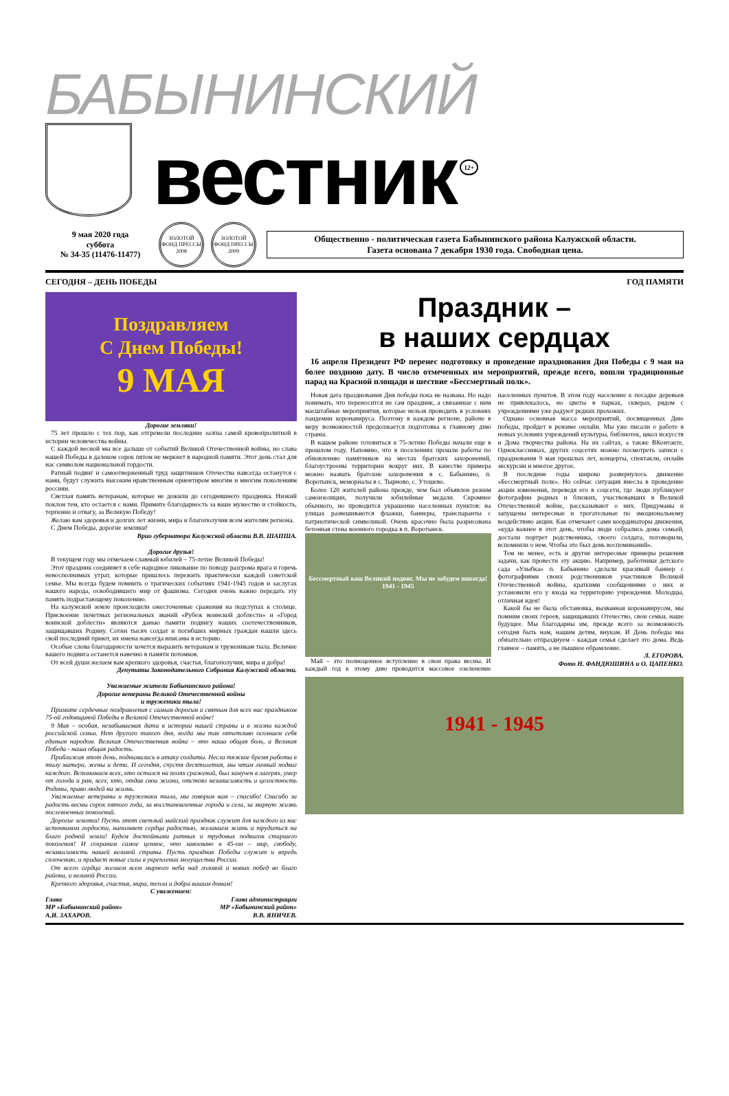БАБЫНИНСКИЙ
вестник
12+
9 мая 2020 года
суббота
№ 34-35 (11476-11477)
ЗОЛОТОЙ ФОНД ПРЕССЫ 2008
ЗОЛОТОЙ ФОНД ПРЕССЫ 2009
Общественно - политическая газета Бабынинского района Калужской области.
Газета основана 7 декабря 1930 года. Свободная цена.
СЕГОДНЯ – ДЕНЬ ПОБЕДЫ ГОД ПАМЯТИ
Поздравляем
С Днем Победы!
9 МАЯ
Дорогие земляки!
75 лет прошло с тех пор, как отгремели последние залпы самой кровопролитной в истории человечества войны.
С каждой весной мы все дальше от событий Великой Отечественной войны, но слава нашей Победы в далеком сорок пятом не меркнет в народной памяти. Этот день стал для нас символом национальной гордости.
Ратный подвиг и самоотверженный труд защитников Отечества навсегда останутся с нами, будут служить высоким нравственным ориентиром многим и многим поколениям россиян.
Светлая память ветеранам, которые не дожили до сегодняшнего праздника. Низкий поклон тем, кто остается с нами. Примите благодарность за ваше мужество и стойкость, терпение и отвагу, за Великую Победу!
Желаю вам здоровья и долгих лет жизни, мира и благополучия всем жителям региона.
С Днем Победы, дорогие земляки!
Врио губернатора Калужской области В.В. ШАПША.
Дорогие друзья!
В текущем году мы отмечаем славный юбилей – 75-летие Великой Победы!
Этот праздник соединяет в себе народное ликование по поводу разгрома врага и горечь невосполнимых утрат, которые пришлось пережить практически каждой советской семье. Мы всегда будем помнить о трагических событиях 1941-1945 годов и заслугах нашего народа, освободившего мир от фашизма. Сегодня очень важно передать эту память подрастающему поколению.
На калужской земле происходили ожесточенные сражения на подступах к столице. Присвоение почетных региональных званий «Рубеж воинской доблести» и «Город воинской доблести» являются данью памяти подвигу наших соотечественников, защищавших Родину. Сотни тысяч солдат и погибших мирных граждан нашли здесь свой последний приют, их имена навсегда вписаны в историю.
Особые слова благодарности хочется выразить ветеранам и труженикам тыла. Величие вашего подвига останется навечно в памяти потомков.
От всей души желаем вам крепкого здоровья, счастья, благополучия, мира и добра!
Депутаты Законодательного Собрания Калужской области.
Уважаемые жители Бабынинского района!
Дорогие ветераны Великой Отечественной войны
и труженики тыла!
Примите сердечные поздравления с самым дорогим и святым для всех нас праздником 75-ой годовщиной Победы в Великой Отечественной войне!
9 Мая – особая, незабываемая дата в истории нашей страны и в жизни каждой российской семьи. Нет другого такого дня, когда мы так отчетливо осознаем себя единым народом. Великая Отечественная война – это наша общая боль, а Великая Победа - наша общая радость.
Приближая этот день, поднимались в атаку солдаты. Несли тяжкое бремя работы в тылу матери, жены и дети. И сегодня, спустя десятилетия, мы чтим личный подвиг каждого. Вспоминаем всех, кто остался на полях сражений, был замучен в лагерях, умер от голода и ран, всех, кто, отдав свои жизни, отстоял независимость и целостность Родины, право людей на жизнь.
Уважаемые ветераны и труженики тыла, мы говорим вам – спасибо! Спасибо за радость весны сорок пятого года, за восстановленные города и села, за мирную жизнь послевоенных поколений.
Дорогие земляки! Пусть этот светлый майский праздник служит для каждого из нас источником гордости, наполняет сердца радостью, желанием жить и трудиться на благо родной земли! Будем достойными ратных и трудовых подвигов старшего поколения! И сохраним самое ценное, что завоевано в 45-ом – мир, свободу, независимость нашей великой страны. Пусть праздник Победы служит и впредь сплочению, и придаст новые силы в укреплении могущества России.
От всего сердца желаем всем мирного неба над головой и новых побед во благо района, и великой России.
Крепкого здоровья, счастья, мира, тепла и добра вашим домам!
С уважением:
Глава
МР «Бабынинский район»
А.И. ЗАХАРОВ.
Глава администрации
МР «Бабынинский район»
В.В. ЯНИЧЕВ.
Праздник –
в наших сердцах
16 апреля Президент РФ перенес подготовку и проведение празднования Дня Победы с 9 мая на более позднюю дату. В число отмеченных им мероприятий, прежде всего, вошли традиционные парад на Красной площади и шествие «Бессмертный полк».
Новая дата празднования Дня победы пока не названа. Но надо понимать, что переносится не сам праздник, а связанные с ним масштабные мероприятия, которые нельзя проводить в условиях пандемии коронавируса. Поэтому в каждом регионе, районе в меру возможностей продолжается подготовка к главному дню страны.
В нашем районе готовиться к 75-летию Победы начали еще в прошлом году. Напомню, что в поселениях прошли работы по обновлению памятников на местах братских захоронений, благоустроены территории вокруг них. В качестве примера можно назвать братские захоронения в с. Бабынино, п. Воротынск, мемориалы в с. Тырново, с. Утешево.
Более 120 жителей района прежде, чем был объявлен режим самоизоляции, получили юбилейные медали. Скромнее обычного, но проводится украшение населенных пунктов: на улицах развешиваются флажки, баннеры, транспаранты с патриотической символикой. Очень красочно была разрисована бетонная стена военного городка в п. Воротынск.
Бессмертный ваш Великий подвиг. Мы не забудем никогда! 1941 - 1945
Май – это полноценное вступление в свои права весны. И каждый год к этому дню проводится массовое озеленение населенных пунктов. В этом году население к посадке деревьев не привлекалось, но цветы в парках, скверах, рядом с учреждениями уже радуют редких прохожих.
Однако основная масса мероприятий, посвященных Дню победы, пройдет в режиме онлайн. Мы уже писали о работе в новых условиях учреждений культуры, библиотек, школ искусств и Дома творчества района. На их сайтах, а также ВКонтакте, Одноклассниках, других соцсетях можно посмотреть записи с празднования 9 мая прошлых лет, концерты, спектакли, онлайн экскурсии и многое другое.
В последние годы широко развернулось движение «Бессмертный полк». Но сейчас ситуация внесла в проведение акции изменения, переведя его в соцсети, где люди публикуют фотографии родных и близких, участвовавших в Великой Отечественной войне, рассказывают о них. Придуманы и запущены интересные и трогательные по эмоциональному воздействию акции. Как отмечают сами координаторы движения, «куда важнее в этот день, чтобы люди собрались дома семьей, достали портрет родственника, своего солдата, поговорили, вспомнили о нем. Чтобы это был день воспоминаний».
Тем не менее, есть и другие интересные примеры решения задачи, как провести эту акцию. Например, работники детского сада «Улыбка» п. Бабынино сделали красивый баннер с фотографиями своих родственников участников Великой Отечественной войны, краткими сообщениями о них и установили его у входа на территорию учреждения. Молодцы, отличная идея!
Какой бы не была обстановка, вызванная коронавирусом, мы помним своих героев, защищавших Отечество, свои семьи, наше будущее. Мы благодарны им, прежде всего за возможность сегодня быть нам, нашим детям, внукам. И День победы мы обязательно отпразднуем – каждая семья сделает это дома. Ведь главное – память, а не пышное обрамление.
Л. ЕГОРОВА.
Фото Н. ФАНДЮШИНА и О. ЦАПЕНКО.
1941 - 1945